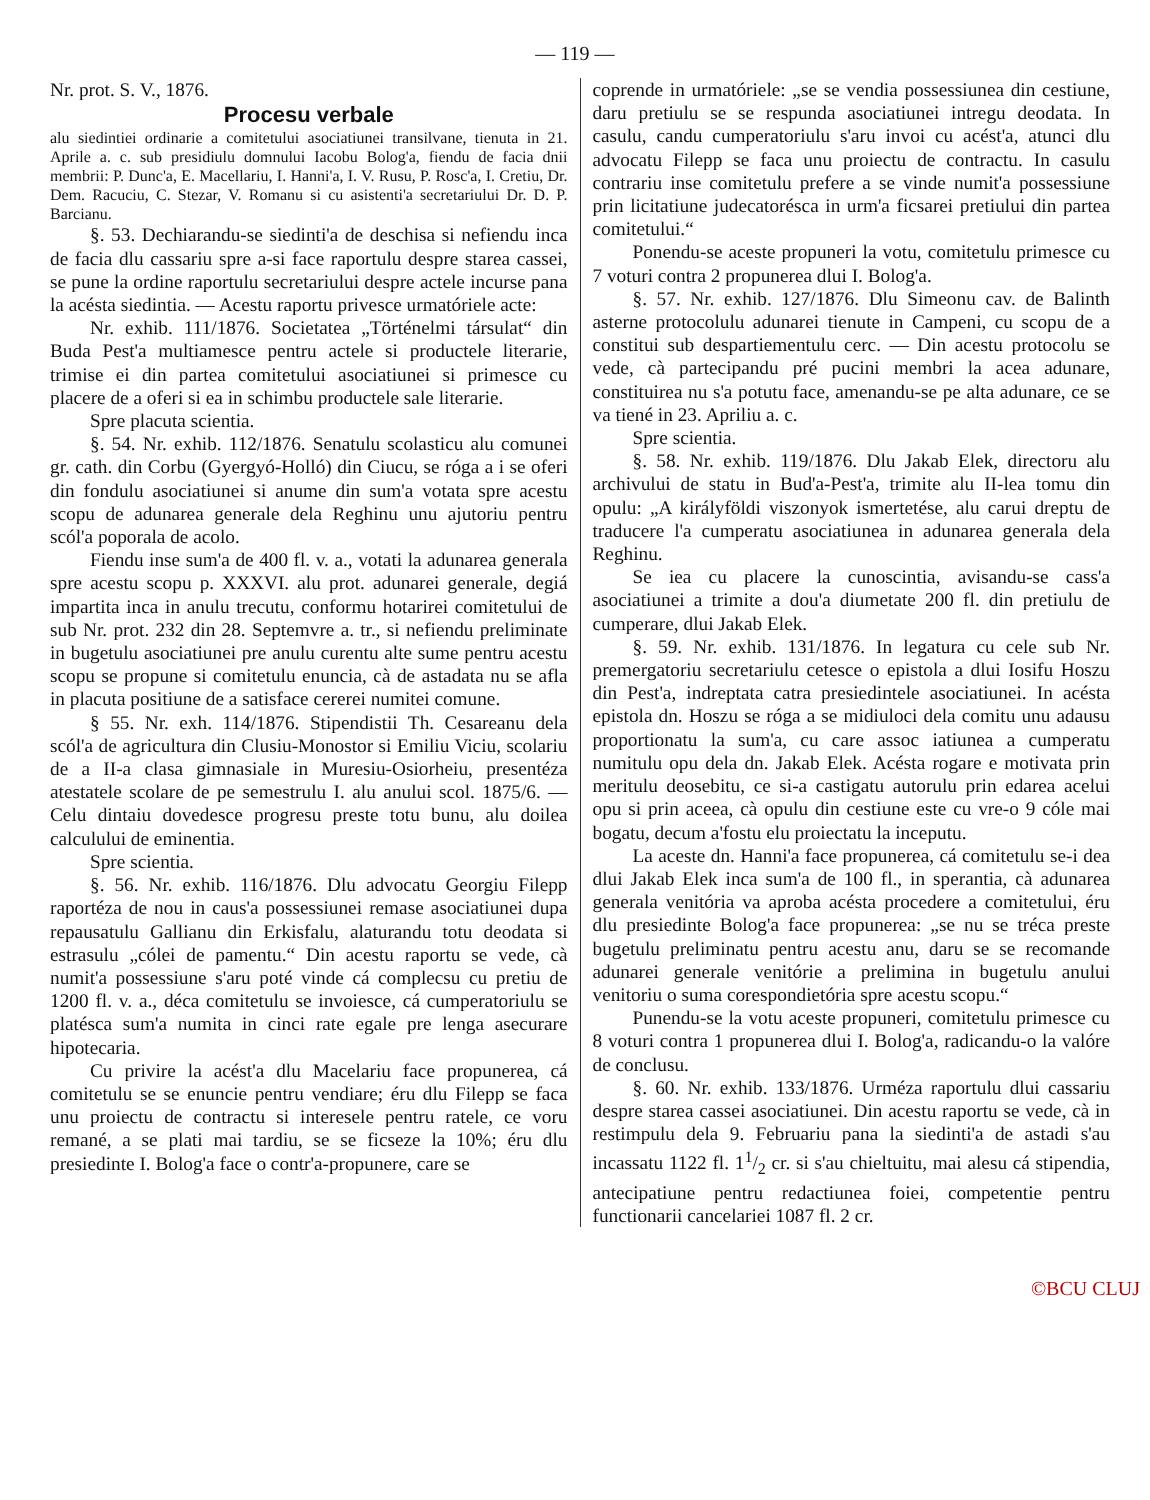— 119 —
Nr. prot. S. V., 1876.
Procesu verbale
alu siedintiei ordinarie a comitetului asociatiunei transilvane, tienuta in 21. Aprile a. c. sub presidiulu domnului Iacobu Bolog'a, fiendu de facia dnii membrii: P. Dunc'a, E. Macellariu, I. Hanni'a, I. V. Rusu, P. Rosc'a, I. Cretiu, Dr. Dem. Racuciu, C. Stezar, V. Romanu si cu asistenti'a secretariului Dr. D. P. Barcianu.
§. 53. Dechiarandu-se siedinti'a de deschisa si nefiendu inca de facia dlu cassariu spre a-si face raportulu despre starea cassei, se pune la ordine raportulu secretariului despre actele incurse pana la acésta siedintia. — Acestu raportu privesce urmatóriele acte:
Nr. exhib. 111/1876. Societatea „Történelmi társulat“ din Buda Pest'a multiamesce pentru actele si productele literarie, trimise ei din partea comitetului asociatiunei si primesce cu placere de a oferi si ea in schimbu productele sale literarie.
Spre placuta scientia.
§. 54. Nr. exhib. 112/1876. Senatulu scolasticu alu comunei gr. cath. din Corbu (Gyergyó-Holló) din Ciucu, se róga a i se oferi din fondulu asociatiunei si anume din sum'a votata spre acestu scopu de adunarea generale dela Reghinu unu ajutoriu pentru scól'a poporala de acolo.
Fiendu inse sum'a de 400 fl. v. a., votati la adunarea generala spre acestu scopu p. XXXVI. alu prot. adunarei generale, degiá impartita inca in anulu trecutu, conformu hotarirei comitetului de sub Nr. prot. 232 din 28. Septemvre a. tr., si nefiendu preliminate in bugetulu asociatiunei pre anulu curentu alte sume pentru acestu scopu se propune si comitetulu enuncia, cà de astadata nu se afla in placuta positiune de a satisface cererei numitei comune.
§ 55. Nr. exh. 114/1876. Stipendistii Th. Cesareanu dela scól'a de agricultura din Clusiu-Monostor si Emiliu Viciu, scolariu de a II-a clasa gimnasiale in Muresiu-Osiorheiu, presentéza atestatele scolare de pe semestrulu I. alu anului scol. 1875/6. — Celu dintaiu dovedesce progresu preste totu bunu, alu doilea calculului de eminentia.
Spre scientia.
§. 56. Nr. exhib. 116/1876. Dlu advocatu Georgiu Filepp raportéza de nou in caus'a possessiunei remase asociatiunei dupa repausatulu Gallianu din Erkisfalu, alaturandu totu deodata si estrasulu „cólei de pamentu.“ Din acestu raportu se vede, cà numit'a possessiune s'aru poté vinde cá complecsu cu pretiu de 1200 fl. v. a., déca comitetulu se invoiesce, cá cumperatoriulu se platésca sum'a numita in cinci rate egale pre lenga asecurare hipotecaria.
Cu privire la acést'a dlu Macelariu face propunerea, cá comitetulu se se enuncie pentru vendiare; éru dlu Filepp se faca unu proiectu de contractu si interesele pentru ratele, ce voru remané, a se plati mai tardiu, se se ficseze la 10%; éru dlu presiedinte I. Bolog'a face o contr'a-propunere, care se
coprende in urmatóriele: „se se vendia possessiunea din cestiune, daru pretiulu se se respunda asociatiunei intregu deodata. In casulu, candu cumperatoriulu s'aru invoi cu acést'a, atunci dlu advocatu Filepp se faca unu proiectu de contractu. In casulu contrariu inse comitetulu prefere a se vinde numit'a possessiune prin licitatiune judecatorésca in urm'a ficsarei pretiului din partea comitetului.“
Ponendu-se aceste propuneri la votu, comitetulu primesce cu 7 voturi contra 2 propunerea dlui I. Bolog'a.
§. 57. Nr. exhib. 127/1876. Dlu Simeonu cav. de Balinth asterne protocolulu adunarei tienute in Campeni, cu scopu de a constitui sub despartiementulu cerc. — Din acestu protocolu se vede, cà partecipandu pré pucini membri la acea adunare, constituirea nu s'a potutu face, amenandu-se pe alta adunare, ce se va tiené in 23. Apriliu a. c.
Spre scientia.
§. 58. Nr. exhib. 119/1876. Dlu Jakab Elek, directoru alu archivului de statu in Bud'a-Pest'a, trimite alu II-lea tomu din opulu: „A királyföldi viszonyok ismertetése, alu carui dreptu de traducere l'a cumperatu asociatiunea in adunarea generala dela Reghinu.
Se iea cu placere la cunoscintia, avisandu-se cass'a asociatiunei a trimite a dou'a diumetate 200 fl. din pretiulu de cumperare, dlui Jakab Elek.
§. 59. Nr. exhib. 131/1876. In legatura cu cele sub Nr. premergatoriu secretariulu cetesce o epistola a dlui Iosifu Hoszu din Pest'a, indreptata catra presiedintele asociatiunei. In acésta epistola dn. Hoszu se róga a se midiuloci dela comitu unu adausu proportionatu la sum'a, cu care assoc iatiunea a cumperatu numitulu opu dela dn. Jakab Elek. Acésta rogare e motivata prin meritulu deosebitu, ce si-a castigatu autorulu prin edarea acelui opu si prin aceea, cà opulu din cestiune este cu vre-o 9 cóle mai bogatu, decum a'fostu elu proiectatu la inceputu.
La aceste dn. Hanni'a face propunerea, cá comitetulu se-i dea dlui Jakab Elek inca sum'a de 100 fl., in sperantia, cà adunarea generala venitória va aproba acésta procedere a comitetului, éru dlu presiedinte Bolog'a face propunerea: „se nu se tréca preste bugetulu preliminatu pentru acestu anu, daru se se recomande adunarei generale venitórie a prelimina in bugetulu anului venitoriu o suma corespondietória spre acestu scopu.“
Punendu-se la votu aceste propuneri, comitetulu primesce cu 8 voturi contra 1 propunerea dlui I. Bolog'a, radicandu-o la valóre de conclusu.
§. 60. Nr. exhib. 133/1876. Urméza raportulu dlui cassariu despre starea cassei asociatiunei. Din acestu raportu se vede, cà in restimpulu dela 9. Februariu pana la siedinti'a de astadi s'au incassatu 1122 fl. 11/2 cr. si s'au chieltuitu, mai alesu cá stipendia, antecipatiune pentru redactiunea foiei, competentie pentru functionarii cancelariei 1087 fl. 2 cr.
©BCU CLUJ